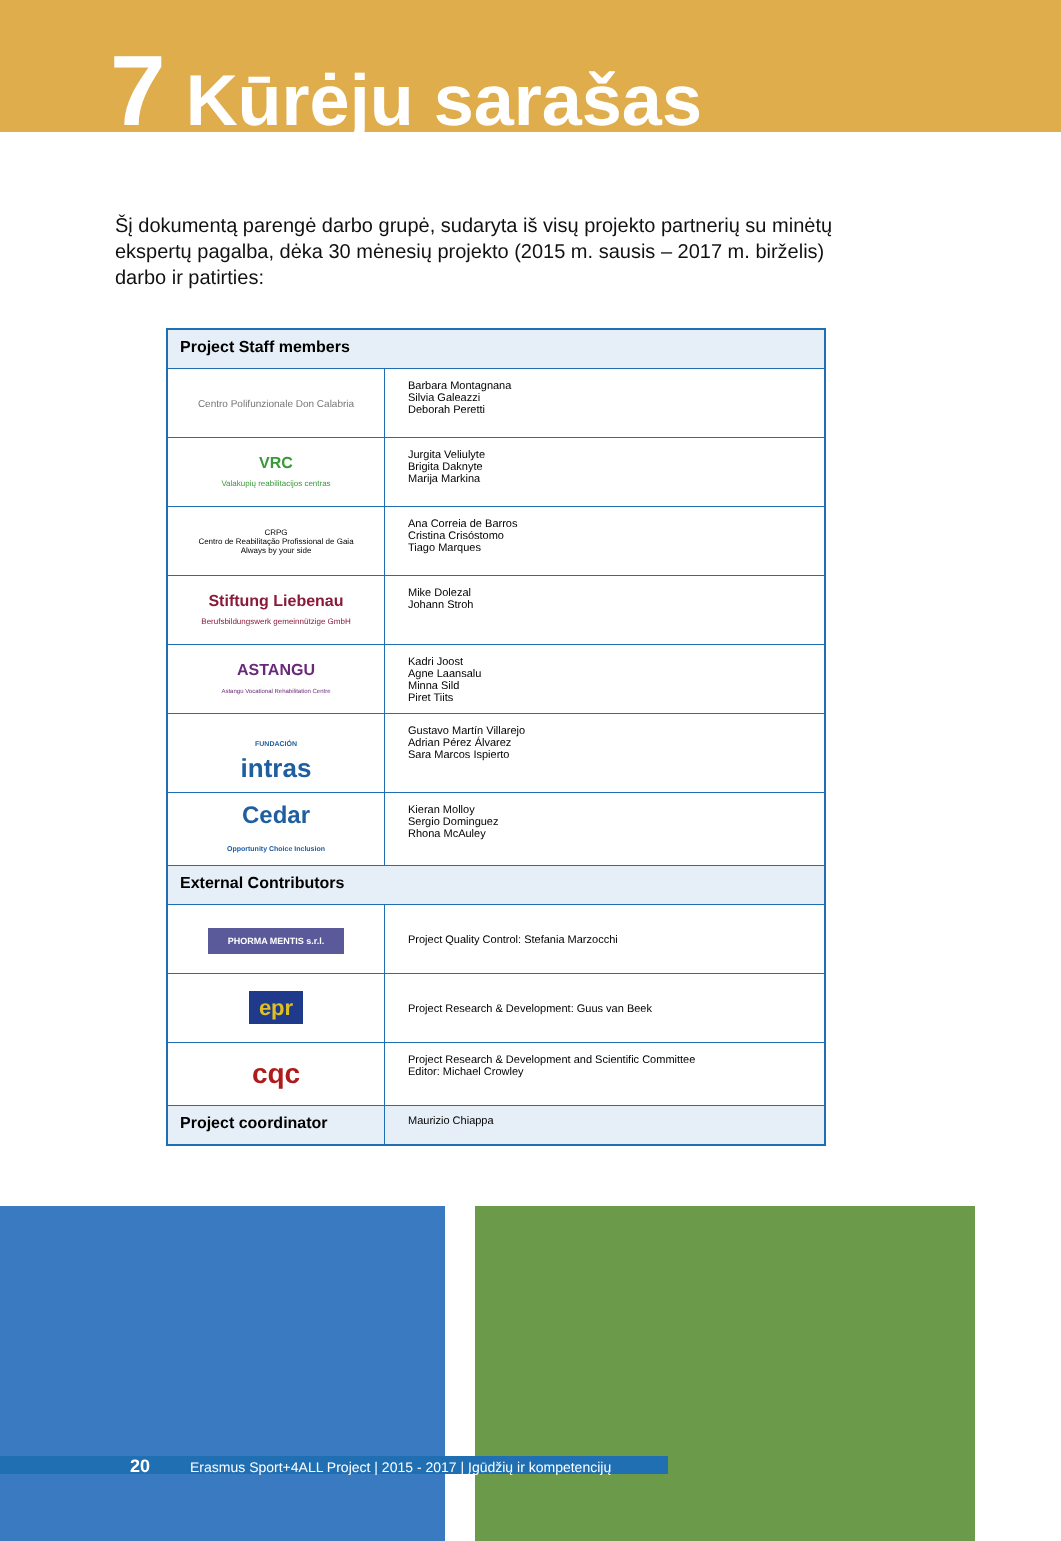7 Kūrėju sarašas
Šį dokumentą parengė darbo grupė, sudaryta iš visų projekto partnerių su minėtų ekspertų pagalba, dėka 30 mėnesių projekto (2015 m. sausis – 2017 m. birželis) darbo ir patirties:
| Project Staff members | |
| Centro Polifunzionale Don Calabria | Barbara Montagnana Silvia Galeazzi Deborah Peretti |
| VRC Valakupių reabilitacijos centras | Jurgita Veliulyte Brigita Daknyte Marija Markina |
| CRPG Centro de Reabilitação Profissional de Gaia Always by your side | Ana Correia de Barros Cristina Crisóstomo Tiago Marques |
| Stiftung Liebenau Berufsbildungswerk gemeinnützige GmbH | Mike Dolezal Johann Stroh |
| ASTANGU Astangu Vocational Rehabilitation Centre | Kadri Joost Agne Laansalu Minna Sild Piret Tiits |
| FUNDACIÓN intras | Gustavo Martín Villarejo Adrian Pérez Álvarez Sara Marcos Ispierto |
| Cedar Opportunity Choice Inclusion | Kieran Molloy Sergio Dominguez Rhona McAuley |
| External Contributors | |
| PHORMA MENTIS s.r.l. | Project Quality Control: Stefania Marzocchi |
| epr | Project Research & Development: Guus van Beek |
| cqc | Project Research & Development and Scientific Committee Editor: Michael Crowley |
| Project coordinator | Maurizio Chiappa |
20 Erasmus Sport+4ALL Project | 2015 - 2017 | Įgūdžių ir kompetencijų